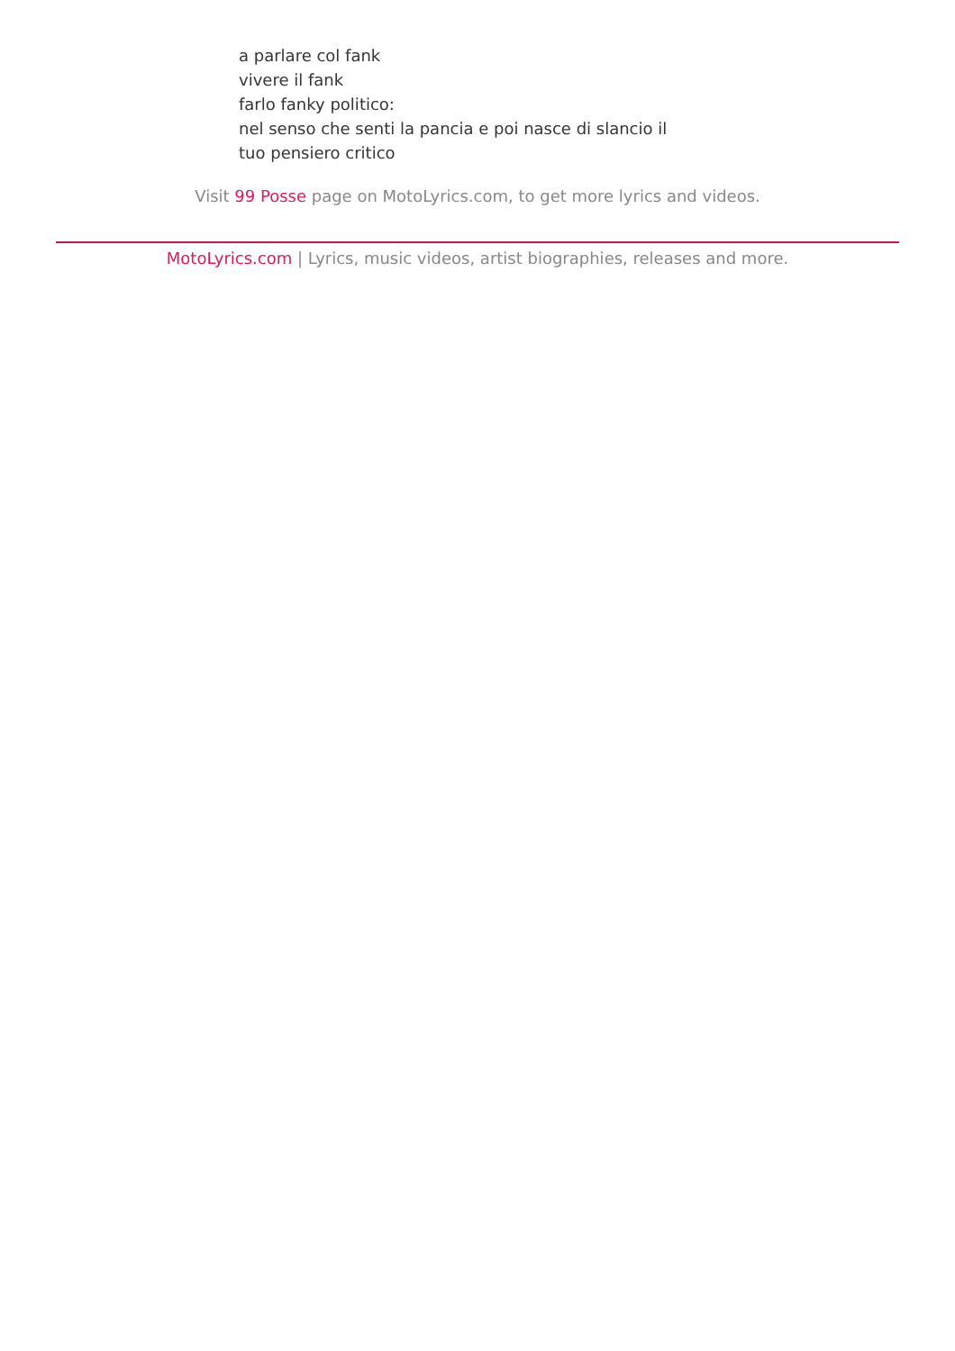a parlare col fank
vivere il fank
farlo fanky politico:
nel senso che senti la pancia e poi nasce di slancio il
tuo pensiero critico
Visit 99 Posse page on MotoLyrics.com, to get more lyrics and videos.
MotoLyrics.com | Lyrics, music videos, artist biographies, releases and more.